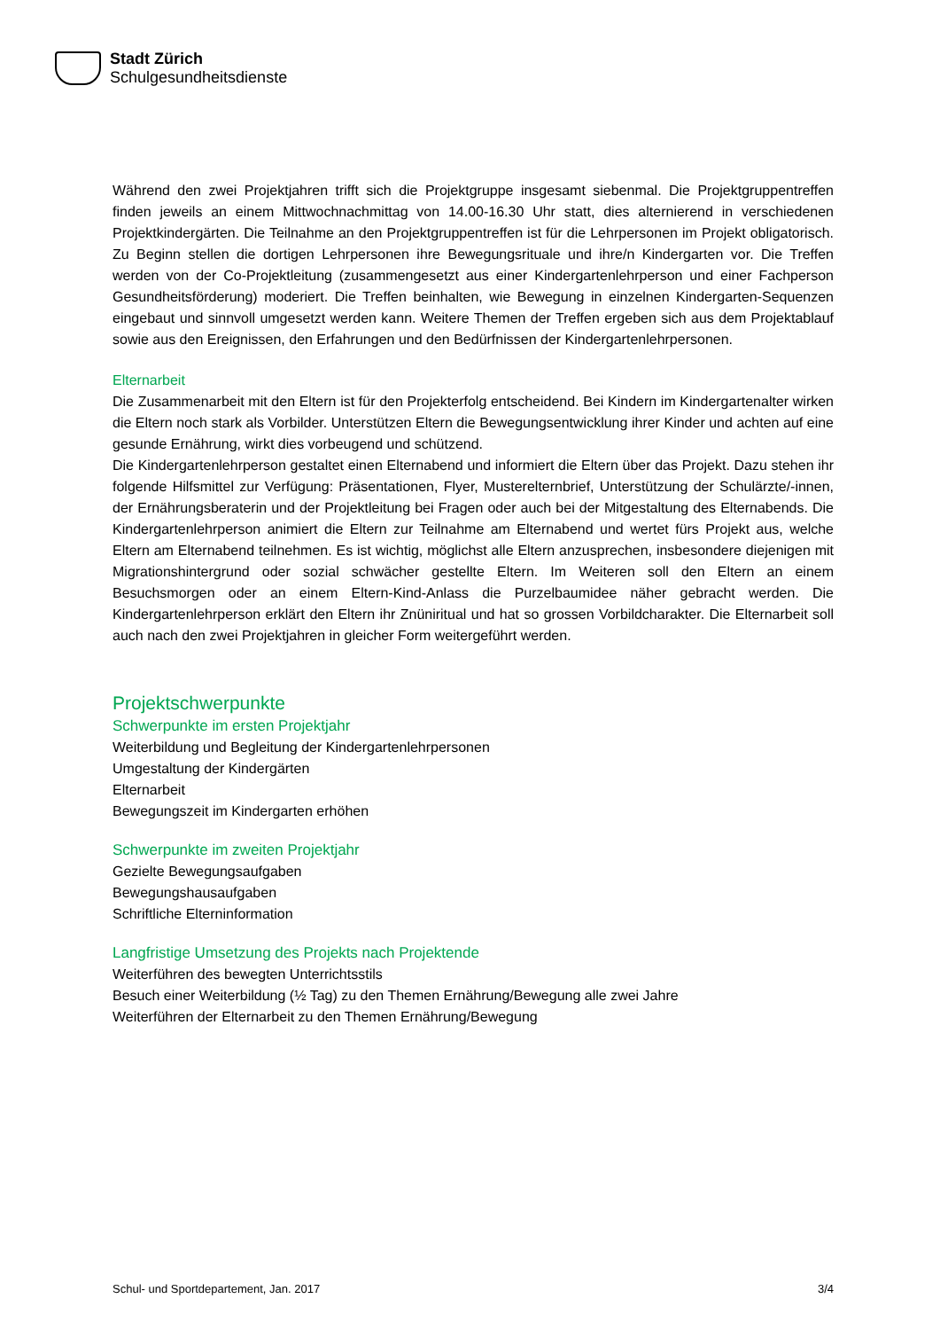Stadt Zürich
Schulgesundheitsdienste
Während den zwei Projektjahren trifft sich die Projektgruppe insgesamt siebenmal. Die Projektgruppentreffen finden jeweils an einem Mittwochnachmittag von 14.00-16.30 Uhr statt, dies alternierend in verschiedenen Projektkindergärten. Die Teilnahme an den Projektgruppentreffen ist für die Lehrpersonen im Projekt obligatorisch. Zu Beginn stellen die dortigen Lehrpersonen ihre Bewegungsrituale und ihre/n Kindergarten vor. Die Treffen werden von der Co-Projektleitung (zusammengesetzt aus einer Kindergartenlehrperson und einer Fachperson Gesundheitsförderung) moderiert. Die Treffen beinhalten, wie Bewegung in einzelnen Kindergarten-Sequenzen eingebaut und sinnvoll umgesetzt werden kann. Weitere Themen der Treffen ergeben sich aus dem Projektablauf sowie aus den Ereignissen, den Erfahrungen und den Bedürfnissen der Kindergartenlehrpersonen.
Elternarbeit
Die Zusammenarbeit mit den Eltern ist für den Projekterfolg entscheidend. Bei Kindern im Kindergartenalter wirken die Eltern noch stark als Vorbilder. Unterstützen Eltern die Bewegungsentwicklung ihrer Kinder und achten auf eine gesunde Ernährung, wirkt dies vorbeugend und schützend.
Die Kindergartenlehrperson gestaltet einen Elternabend und informiert die Eltern über das Projekt. Dazu stehen ihr folgende Hilfsmittel zur Verfügung: Präsentationen, Flyer, Mustereltern­brief, Unterstützung der Schulärzte/-innen, der Ernährungsberaterin und der Projektleitung bei Fragen oder auch bei der Mitgestaltung des Elternabends. Die Kindergartenlehrperson animiert die Eltern zur Teilnahme am Elternabend und wertet fürs Projekt aus, welche Eltern am Elternabend teilnehmen. Es ist wichtig, möglichst alle Eltern anzusprechen, insbesondere diejenigen mit Migrationshintergrund oder sozial schwächer gestellte Eltern. Im Weiteren soll den Eltern an einem Besuchsmorgen oder an einem Eltern-Kind-Anlass die Purzelbaumidee näher gebracht werden. Die Kindergartenlehrperson erklärt den Eltern ihr Znüniritual und hat so grossen Vorbildcharakter. Die Elternarbeit soll auch nach den zwei Projektjahren in gleicher Form weitergeführt werden.
Projektschwerpunkte
Schwerpunkte im ersten Projektjahr
Weiterbildung und Begleitung der Kindergartenlehrpersonen
Umgestaltung der Kindergärten
Elternarbeit
Bewegungszeit im Kindergarten erhöhen
Schwerpunkte im zweiten Projektjahr
Gezielte Bewegungsaufgaben
Bewegungshausaufgaben
Schriftliche Elterninformation
Langfristige Umsetzung des Projekts nach Projektende
Weiterführen des bewegten Unterrichtsstils
Besuch einer Weiterbildung (½ Tag) zu den Themen Ernährung/Bewegung alle zwei Jahre
Weiterführen der Elternarbeit zu den Themen Ernährung/Bewegung
Schul- und Sportdepartement, Jan. 2017 3/4